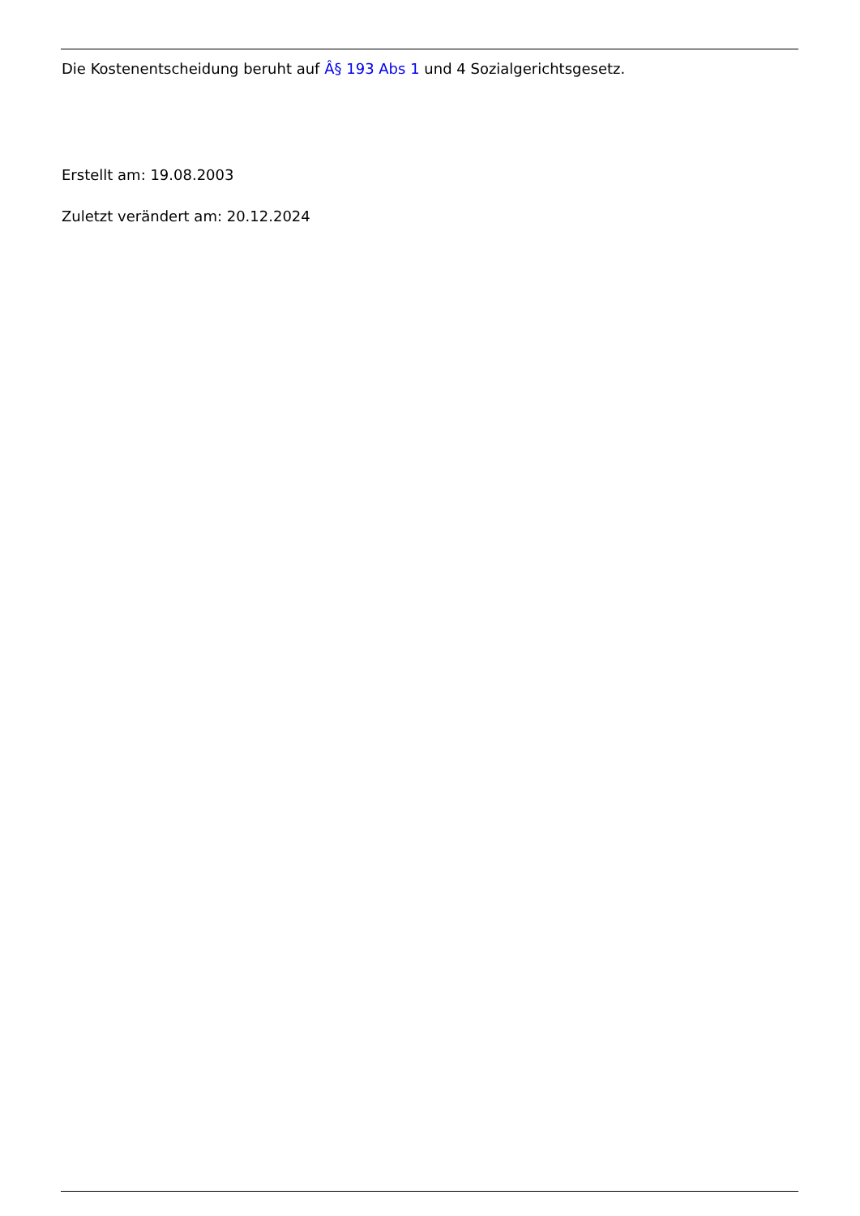Die Kostenentscheidung beruht auf Â§ 193 Abs 1 und 4 Sozialgerichtsgesetz.
Erstellt am: 19.08.2003
Zuletzt verändert am: 20.12.2024